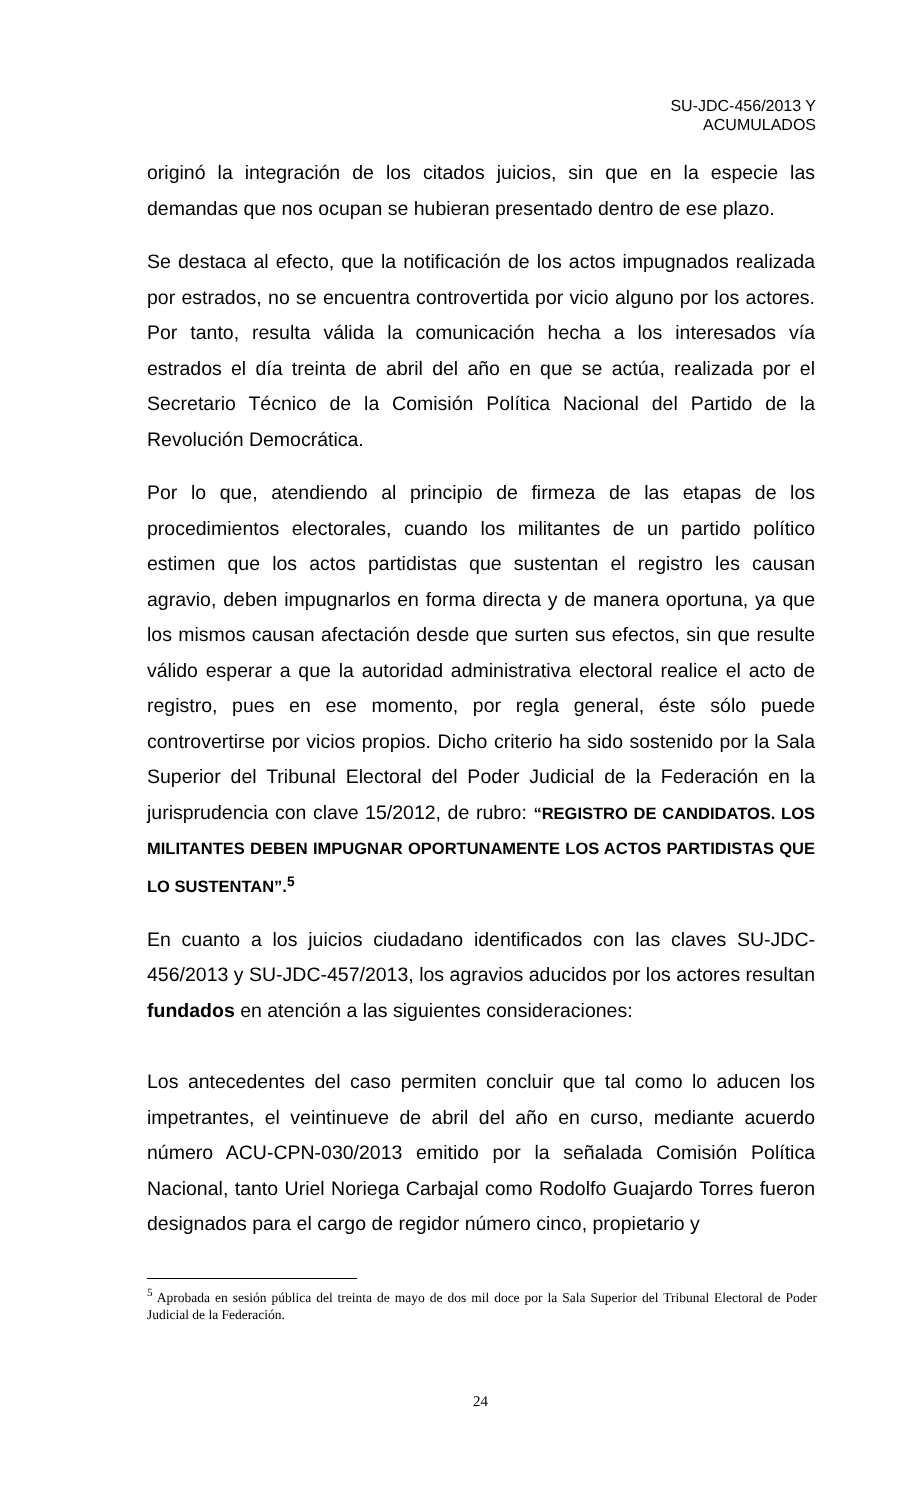SU-JDC-456/2013 Y
ACUMULADOS
originó la integración de los citados juicios, sin que en la especie las demandas que nos ocupan se hubieran presentado dentro de ese plazo.
Se destaca al efecto, que la notificación de los actos impugnados realizada por estrados, no se encuentra controvertida por vicio alguno por los actores. Por tanto, resulta válida la comunicación hecha a los interesados vía estrados el día treinta de abril del año en que se actúa, realizada por el Secretario Técnico de la Comisión Política Nacional del Partido de la Revolución Democrática.
Por lo que, atendiendo al principio de firmeza de las etapas de los procedimientos electorales, cuando los militantes de un partido político estimen que los actos partidistas que sustentan el registro les causan agravio, deben impugnarlos en forma directa y de manera oportuna, ya que los mismos causan afectación desde que surten sus efectos, sin que resulte válido esperar a que la autoridad administrativa electoral realice el acto de registro, pues en ese momento, por regla general, éste sólo puede controvertirse por vicios propios. Dicho criterio ha sido sostenido por la Sala Superior del Tribunal Electoral del Poder Judicial de la Federación en la jurisprudencia con clave 15/2012, de rubro: “REGISTRO DE CANDIDATOS. LOS MILITANTES DEBEN IMPUGNAR OPORTUNAMENTE LOS ACTOS PARTIDISTAS QUE LO SUSTENTAN”.<sup>5</sup>
En cuanto a los juicios ciudadano identificados con las claves SU-JDC-456/2013 y SU-JDC-457/2013, los agravios aducidos por los actores resultan fundados en atención a las siguientes consideraciones:
Los antecedentes del caso permiten concluir que tal como lo aducen los impetrantes, el veintinueve de abril del año en curso, mediante acuerdo número ACU-CPN-030/2013 emitido por la señalada Comisión Política Nacional, tanto Uriel Noriega Carbajal como Rodolfo Guajardo Torres fueron designados para el cargo de regidor número cinco, propietario y
<sup>5</sup> Aprobada en sesión pública del treinta de mayo de dos mil doce por la Sala Superior del Tribunal Electoral de Poder Judicial de la Federación.
24